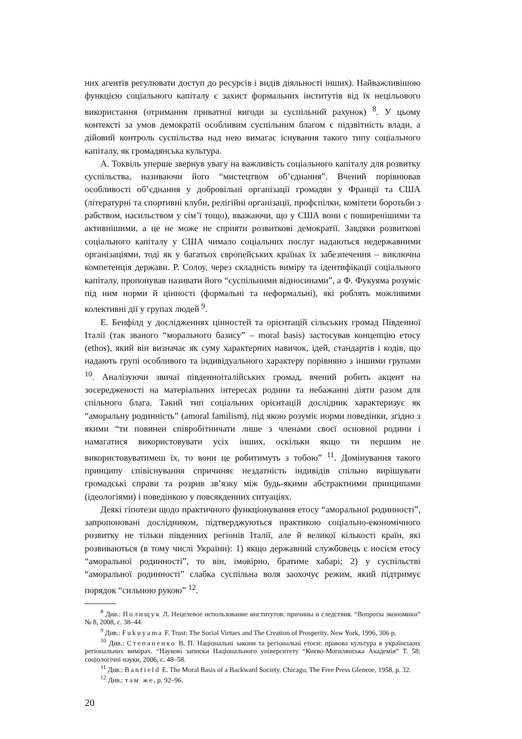них агентів регулювати доступ до ресурсів і видів діяльності інших). Найважливішою функцією соціального капіталу є захист формальних інститутів від їх нецільового використання (отримання приватної вигоди за суспільний рахунок) <sup>8</sup>. У цьому контексті за умов демократії особливим суспільним благом є підзвітність влади, а дійовий контроль суспільства над нею вимагає існування такого типу соціального капіталу, як громадянська культура.
А. Токвіль уперше звернув увагу на важливість соціального капіталу для розвитку суспільства, називаючи його “мистецтвом об’єднання”. Вчений порівнював особливості об’єднання у добровільні організації громадян у Франції та США (літературні та спортивні клуби, релігійні організації, профспілки, комітети боротьби з рабством, насильством у сім’ї тощо), вважаючи, що у США вони є поширенішими та активнішими, а це не може не сприяти розвиткові демократії. Завдяки розвиткові соціального капіталу у США чимало соціальних послуг надаються недержавними організаціями, тоді як у багатьох європейських країнах їх забезпечення – виключна компетенція держави. Р. Солоу, через складність виміру та ідентифікації соціального капіталу, пропонував називати його “суспільними відносинами”, а Ф. Фукуяма розуміє під ним норми й цінності (формальні та неформальні), які роблять можливими колективні дії у групах людей <sup>9</sup>.
Е. Бенфілд у дослідженнях цінностей та орієнтацій сільських громад Південної Італії (так званого “морального базису” – moral basis) застосував концепцію етосу (ethos), який він визначає як суму характерних навичок, ідей, стандартів і кодів, що надають групі особливого та індивідуального характеру порівняно з іншими групами <sup>10</sup>. Аналізуючи звичаї південноіталійських громад, вчений робить акцент на зосередженості на матеріальних інтересах родини та небажанні діяти разом для спільного блага. Такий тип соціальних орієнтацій дослідник характеризує як “аморальну родинність” (amoral familism), під якою розуміє норми поведінки, згідно з якими “ти повинен співробітничати лише з членами своєї основної родини і намагатися використовувати усіх інших, оскільки якщо ти першим не використовуватимеш їх, то вони це робитимуть з тобою” <sup>11</sup>. Домінування такого принципу співіснування спричиняє нездатність індивідів спільно вирішувати громадські справи та розрив зв’язку між будь-якими абстрактними принципами (ідеологіями) і поведінкою у повсякденних ситуаціях.
Деякі гіпотези щодо практичного функціонування етосу “аморальної родинності”, запропоновані дослідником, підтверджуються практикою соціально-економічного розвитку не тільки південних регіонів Італії, але й великої кількості країн, які розвиваються (в тому числі України): 1) якщо державний службовець є носієм етосу “аморальної родинності”, то він, імовірно, братиме хабарі; 2) у суспільстві “аморальної родинності” слабка суспільна воля заохочує режим, який підтримує порядок “сильною рукою” <sup>12</sup>.
<sup>8</sup> Див.: Полищук Л. Нецелевое использование институтов: причины и следствия. “Вопросы экономики” № 8, 2008, с. 38–44.
<sup>9</sup> Див.: Fukuyama F. Trust: The Social Virtues and The Creation of Prosperity. New York, 1996, 306 p.
<sup>10</sup> Див.: Степаненко В. П. Національні закони та регіональні етоси: правова культура в українських регіональних вимірах. “Наукові записки Національного університету “Києво-Могилянська Академія” Т. 58: соціологічні науки, 2006, с. 48–58.
<sup>11</sup> Див.: Banfield E. The Moral Basis of a Backward Society. Chicago, The Free Press Glencoe, 1958, p. 32.
<sup>12</sup> Див.: там же, p. 92–96.
20